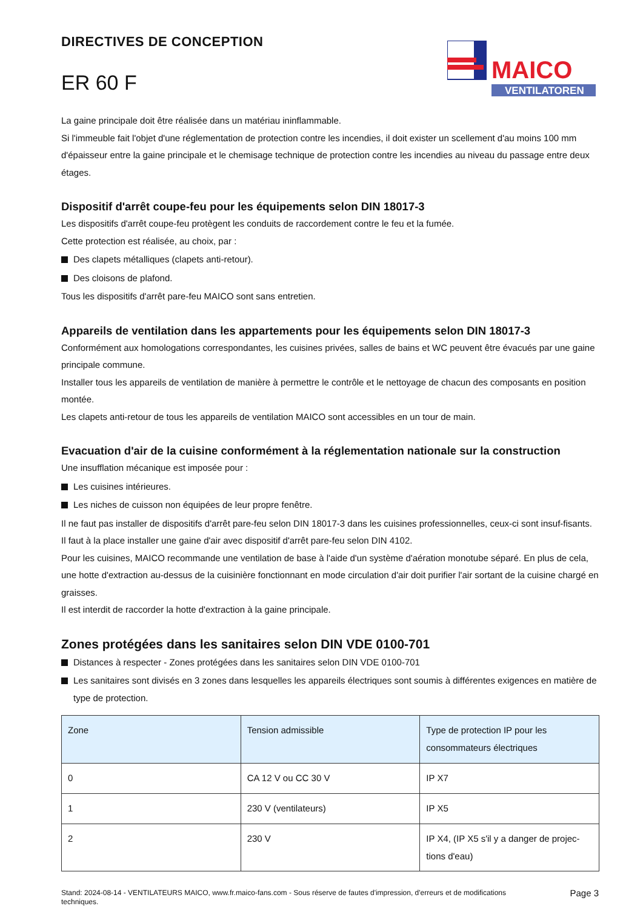DIRECTIVES DE CONCEPTION
ER 60 F
MAICO
VENTILATOREN
La gaine principale doit être réalisée dans un matériau ininflammable.
Si l'immeuble fait l'objet d'une réglementation de protection contre les incendies, il doit exister un scellement d'au moins 100 mm d'épaisseur entre la gaine principale et le chemisage technique de protection contre les incendies au niveau du passage entre deux étages.
Dispositif d'arrêt coupe-feu pour les équipements selon DIN 18017-3
Les dispositifs d'arrêt coupe-feu protègent les conduits de raccordement contre le feu et la fumée.
Cette protection est réalisée, au choix, par :
Des clapets métalliques (clapets anti-retour).
Des cloisons de plafond.
Tous les dispositifs d'arrêt pare-feu MAICO sont sans entretien.
Appareils de ventilation dans les appartements pour les équipements selon DIN 18017-3
Conformément aux homologations correspondantes, les cuisines privées, salles de bains et WC peuvent être évacués par une gaine principale commune.
Installer tous les appareils de ventilation de manière à permettre le contrôle et le nettoyage de chacun des composants en position montée.
Les clapets anti-retour de tous les appareils de ventilation MAICO sont accessibles en un tour de main.
Evacuation d'air de la cuisine conformément à la réglementation nationale sur la construction
Une insufflation mécanique est imposée pour :
Les cuisines intérieures.
Les niches de cuisson non équipées de leur propre fenêtre.
Il ne faut pas installer de dispositifs d'arrêt pare-feu selon DIN 18017-3 dans les cuisines professionnelles, ceux-ci sont insuf-fisants. Il faut à la place installer une gaine d'air avec dispositif d'arrêt pare-feu selon DIN 4102.
Pour les cuisines, MAICO recommande une ventilation de base à l'aide d'un système d'aération monotube séparé. En plus de cela, une hotte d'extraction au-dessus de la cuisinière fonctionnant en mode circulation d'air doit purifier l'air sortant de la cuisine chargé en graisses.
Il est interdit de raccorder la hotte d'extraction à la gaine principale.
Zones protégées dans les sanitaires selon DIN VDE 0100-701
Distances à respecter - Zones protégées dans les sanitaires selon DIN VDE 0100-701
Les sanitaires sont divisés en 3 zones dans lesquelles les appareils électriques sont soumis à différentes exigences en matière de type de protection.
| Zone | Tension admissible | Type de protection IP pour les consommateurs électriques |
| --- | --- | --- |
| 0 | CA 12 V ou CC 30 V | IP X7 |
| 1 | 230 V (ventilateurs) | IP X5 |
| 2 | 230 V | IP X4, (IP X5 s'il y a danger de projec-tions d'eau) |
Stand: 2024-08-14 - VENTILATEURS MAICO, www.fr.maico-fans.com - Sous réserve de fautes d'impression, d'erreurs et de modifications techniques.
Page 3